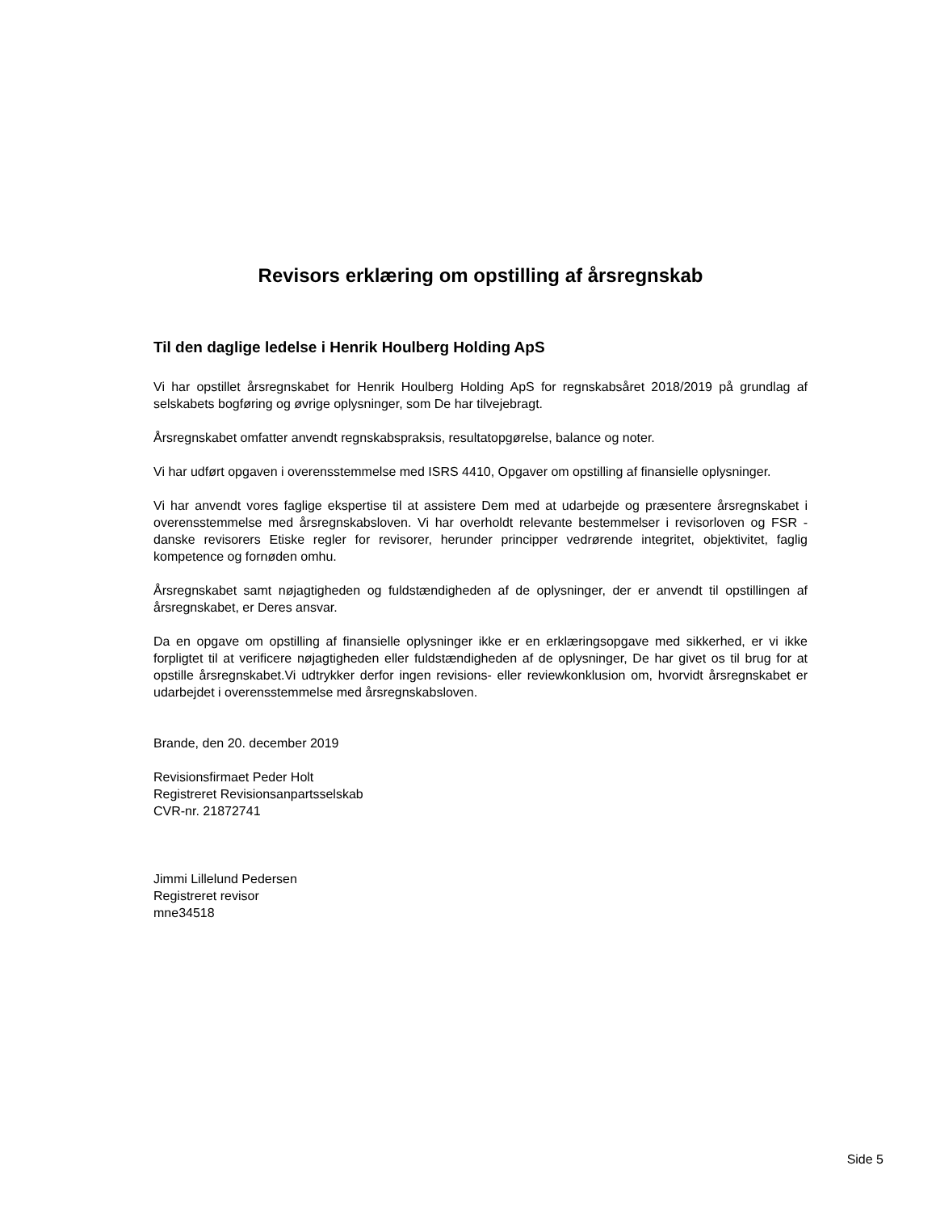Revisors erklæring om opstilling af årsregnskab
Til den daglige ledelse i Henrik Houlberg Holding ApS
Vi har opstillet årsregnskabet for Henrik Houlberg Holding ApS for regnskabsåret 2018/2019 på grundlag af selskabets bogføring og øvrige oplysninger, som De har tilvejebragt.
Årsregnskabet omfatter anvendt regnskabspraksis, resultatopgørelse, balance og noter.
Vi har udført opgaven i overensstemmelse med ISRS 4410, Opgaver om opstilling af finansielle oplysninger.
Vi har anvendt vores faglige ekspertise til at assistere Dem med at udarbejde og præsentere årsregnskabet i overensstemmelse med årsregnskabsloven. Vi har overholdt relevante bestemmelser i revisorloven og FSR - danske revisorers Etiske regler for revisorer, herunder principper vedrørende integritet, objektivitet, faglig kompetence og fornøden omhu.
Årsregnskabet samt nøjagtigheden og fuldstændigheden af de oplysninger, der er anvendt til opstillingen af årsregnskabet, er Deres ansvar.
Da en opgave om opstilling af finansielle oplysninger ikke er en erklæringsopgave med sikkerhed, er vi ikke forpligtet til at verificere nøjagtigheden eller fuldstændigheden af de oplysninger, De har givet os til brug for at opstille årsregnskabet.Vi udtrykker derfor ingen revisions- eller reviewkonklusion om, hvorvidt årsregnskabet er udarbejdet i overensstemmelse med årsregnskabsloven.
Brande, den 20. december 2019
Revisionsfirmaet Peder Holt
Registreret Revisionsanpartsselskab
CVR-nr. 21872741
Jimmi Lillelund Pedersen
Registreret revisor
mne34518
Side 5